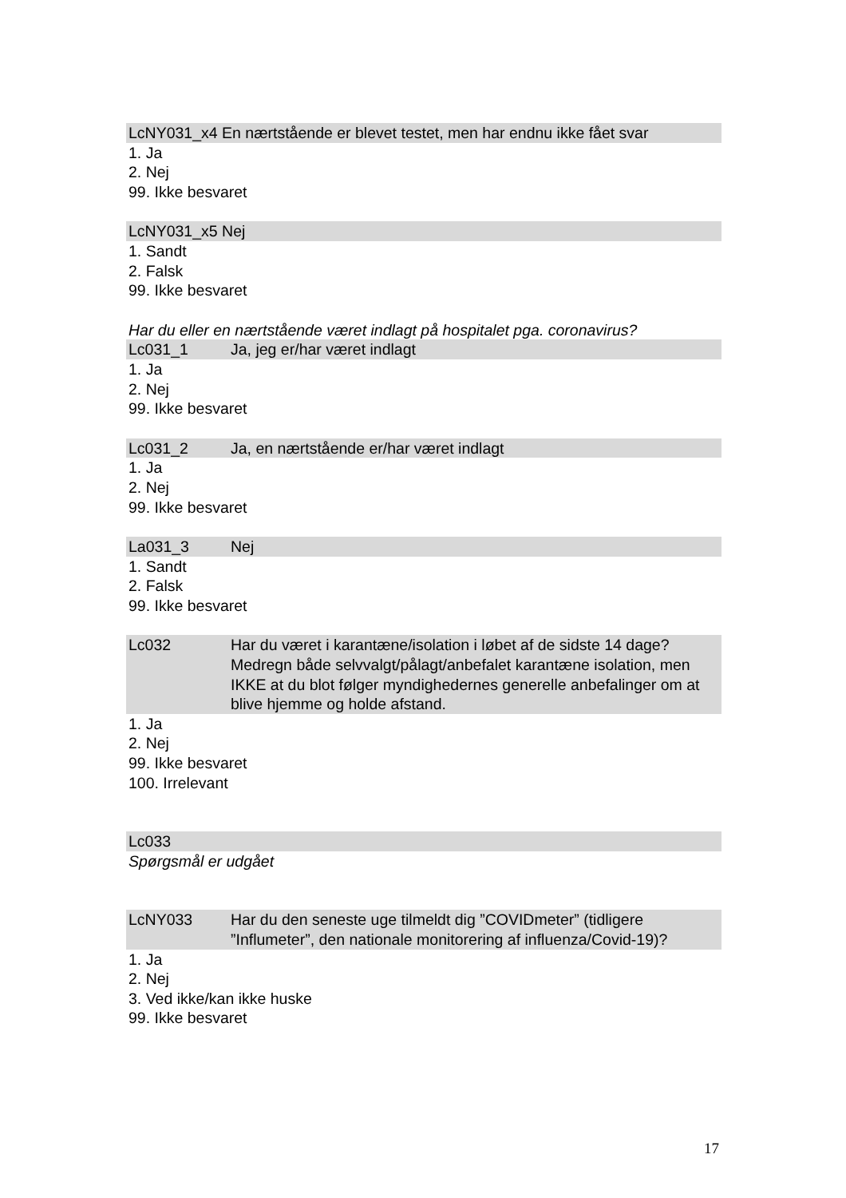LcNY031_x4 En nærtstående er blevet testet, men har endnu ikke fået svar
1. Ja
2. Nej
99. Ikke besvaret
LcNY031_x5 Nej
1. Sandt
2. Falsk
99. Ikke besvaret
Har du eller en nærtstående været indlagt på hospitalet pga. coronavirus?
Lc031_1 Ja, jeg er/har været indlagt
1. Ja
2. Nej
99. Ikke besvaret
Lc031_2 Ja, en nærtstående er/har været indlagt
1. Ja
2. Nej
99. Ikke besvaret
La031_3 Nej
1. Sandt
2. Falsk
99. Ikke besvaret
Lc032 Har du været i karantæne/isolation i løbet af de sidste 14 dage? Medregn både selvvalgt/pålagt/anbefalet karantæne isolation, men IKKE at du blot følger myndighedernes generelle anbefalinger om at blive hjemme og holde afstand.
1. Ja
2. Nej
99. Ikke besvaret
100. Irrelevant
Lc033
Spørgsmål er udgået
LcNY033 Har du den seneste uge tilmeldt dig ”COVIDmeter” (tidligere ”Influmeter”, den nationale monitorering af influenza/Covid-19)?
1. Ja
2. Nej
3. Ved ikke/kan ikke huske
99. Ikke besvaret
17